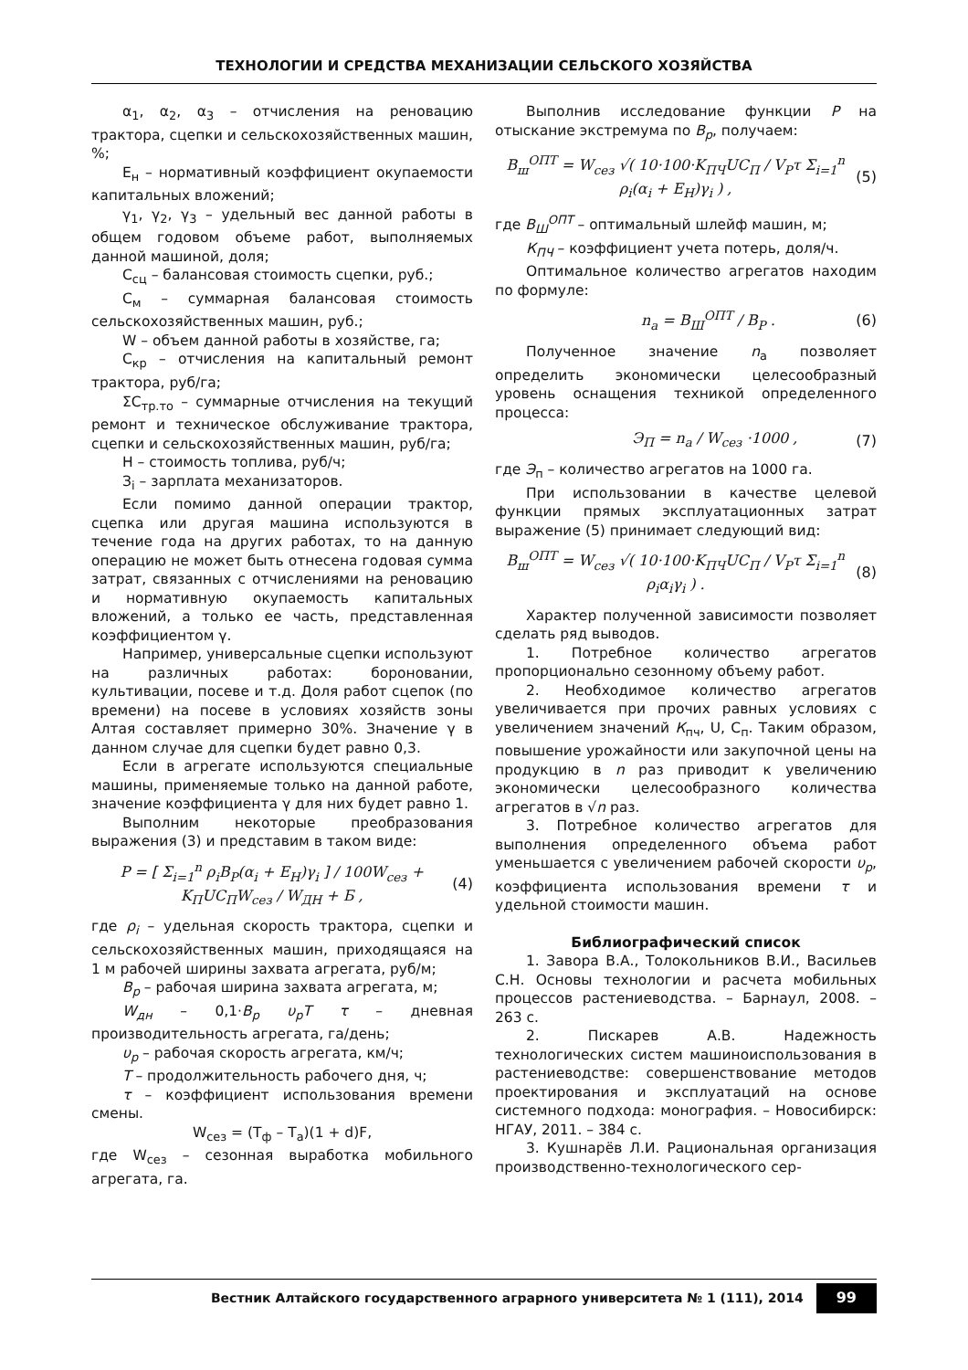ТЕХНОЛОГИИ И СРЕДСТВА МЕХАНИЗАЦИИ СЕЛЬСКОГО ХОЗЯЙСТВА
α<sub>1</sub>, α<sub>2</sub>, α<sub>3</sub> – отчисления на реновацию трактора, сцепки и сельскохозяйственных машин, %;
Е<sub>н</sub> – нормативный коэффициент окупаемости капитальных вложений;
γ<sub>1</sub>, γ<sub>2</sub>, γ<sub>3</sub> – удельный вес данной работы в общем годовом объеме работ, выполняемых данной машиной, доля;
С<sub>сц</sub> – балансовая стоимость сцепки, руб.;
С<sub>м</sub> – суммарная балансовая стоимость сельскохозяйственных машин, руб.;
W – объем данной работы в хозяйстве, га;
С<sub>кр</sub> – отчисления на капитальный ремонт трактора, руб/га;
ΣС<sub>тр.то</sub> – суммарные отчисления на текущий ремонт и техническое обслуживание трактора, сцепки и сельскохозяйственных машин, руб/га;
Н – стоимость топлива, руб/ч;
З<sub>i</sub> – зарплата механизаторов.
Если помимо данной операции трактор, сцепка или другая машина используются в течение года на других работах, то на данную операцию не может быть отнесена годовая сумма затрат, связанных с отчислениями на реновацию и нормативную окупаемость капитальных вложений, а только ее часть, представленная коэффициентом γ.
Например, универсальные сцепки используют на различных работах: бороновании, культивации, посеве и т.д. Доля работ сцепок (по времени) на посеве в условиях хозяйств зоны Алтая составляет примерно 30%. Значение γ в данном случае для сцепки будет равно 0,3.
Если в агрегате используются специальные машины, применяемые только на данной работе, значение коэффициента γ для них будет равно 1.
Выполним некоторые преобразования выражения (3) и представим в таком виде:
P = [ Σ<sub>i=1</sub><sup>n</sup> ρ<sub>i</sub>B<sub>P</sub>(α<sub>i</sub> + E<sub>H</sub>)γ<sub>i</sub> ] / 100W<sub>сез</sub> + K<sub>П</sub>UC<sub>П</sub>W<sub>сез</sub> / W<sub>ДН</sub> + Б , (4)
где ρ<sub>i</sub> – удельная скорость трактора, сцепки и сельскохозяйственных машин, приходящаяся на 1 м рабочей ширины захвата агрегата, руб/м;
B<sub>p</sub> – рабочая ширина захвата агрегата, м;
W<sub>дн</sub> – 0,1·B<sub>p</sub> υ<sub>p</sub>T τ – дневная производительность агрегата, га/день;
υ<sub>p</sub> – рабочая скорость агрегата, км/ч;
T – продолжительность рабочего дня, ч;
τ – коэффициент использования времени смены.
W<sub>сез</sub> = (Т<sub>ф</sub> – Т<sub>а</sub>)(1 + d)F,
где W<sub>сез</sub> – сезонная выработка мобильного агрегата, га.
Выполнив исследование функции P на отыскание экстремума по B<sub>p</sub>, получаем:
B<sub>ш</sub><sup>ОПТ</sup> = W<sub>сез</sub> √( 10·100·K<sub>ПЧ</sub>UC<sub>П</sub> / V<sub>P</sub>τ Σ<sub>i=1</sub><sup>n</sup> ρ<sub>i</sub>(α<sub>i</sub> + E<sub>H</sub>)γ<sub>i</sub> ) , (5)
где B<sub>Ш</sub><sup>ОПТ</sup> – оптимальный шлейф машин, м;
К<sub>ПЧ</sub> – коэффициент учета потерь, доля/ч.
Оптимальное количество агрегатов находим по формуле:
n<sub>a</sub> = B<sub>Ш</sub><sup>ОПТ</sup> / B<sub>P</sub> . (6)
Полученное значение n<sub>а</sub> позволяет определить экономически целесообразный уровень оснащения техникой определенного процесса:
Э<sub>П</sub> = n<sub>a</sub> / W<sub>сез</sub> ·1000 , (7)
где Э<sub>п</sub> – количество агрегатов на 1000 га.
При использовании в качестве целевой функции прямых эксплуатационных затрат выражение (5) принимает следующий вид:
B<sub>ш</sub><sup>ОПТ</sup> = W<sub>сез</sub> √( 10·100·K<sub>ПЧ</sub>UC<sub>П</sub> / V<sub>P</sub>τ Σ<sub>i=1</sub><sup>n</sup> ρ<sub>i</sub>α<sub>i</sub>γ<sub>i</sub> ) . (8)
Характер полученной зависимости позволяет сделать ряд выводов.
1. Потребное количество агрегатов пропорционально сезонному объему работ.
2. Необходимое количество агрегатов увеличивается при прочих равных условиях с увеличением значений К<sub>пч</sub>, U, С<sub>п</sub>. Таким образом, повышение урожайности или закупочной цены на продукцию в n раз приводит к увеличению экономически целесообразного количества агрегатов в √n раз.
3. Потребное количество агрегатов для выполнения определенного объема работ уменьшается с увеличением рабочей скорости υ<sub>p</sub>, коэффициента использования времени τ и удельной стоимости машин.
Библиографический список
1. Завора В.А., Толокольников В.И., Васильев С.Н. Основы технологии и расчета мобильных процессов растениеводства. – Барнаул, 2008. – 263 с.
2. Пискарев А.В. Надежность технологических систем машиноиспользования в растениеводстве: совершенствование методов проектирования и эксплуатаций на основе системного подхода: монография. – Новосибирск: НГАУ, 2011. – 384 с.
3. Кушнарёв Л.И. Рациональная организация производственно-технологического сер-
Вестник Алтайского государственного аграрного университета № 1 (111), 2014 99